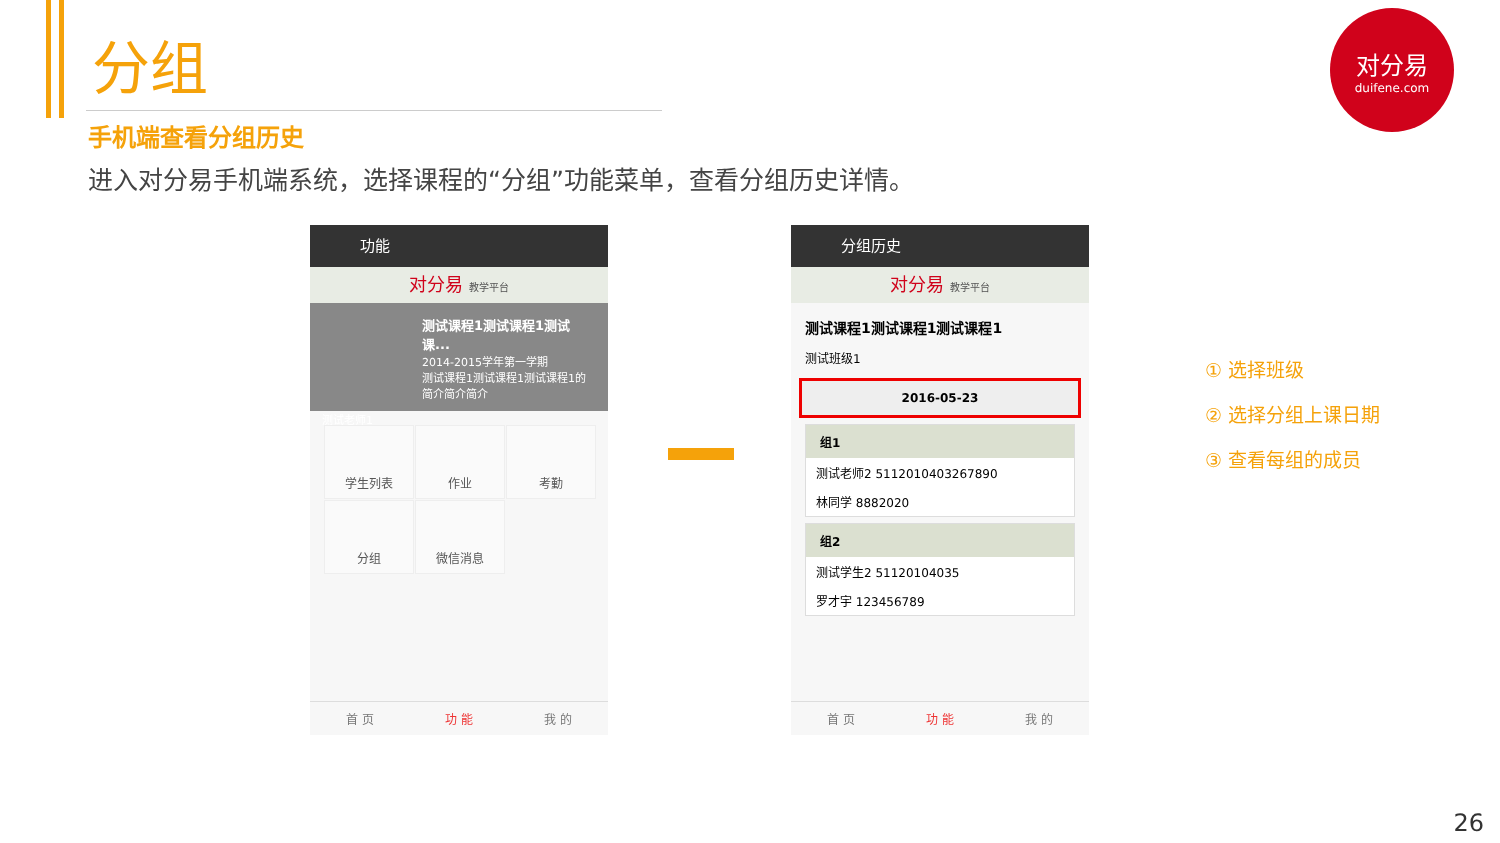分组
手机端查看分组历史
进入对分易手机端系统，选择课程的“分组”功能菜单，查看分组历史详情。
对分易
duifene.com
功能
对分易 教学平台
测试课程1测试课程1测试课...
2014-2015学年第一学期
测试课程1测试课程1测试课程1的简介简介简介
测试老师1
学生列表
作业
考勤
分组
微信消息
首 页 功 能 我 的
分组历史
对分易 教学平台
测试课程1测试课程1测试课程1
测试班级1
2016-05-23
组1
测试老师2 5112010403267890
林同学 8882020
组2
测试学生2 51120104035
罗才宇 123456789
首 页 功 能 我 的
① 选择班级
② 选择分组上课日期
③ 查看每组的成员
26